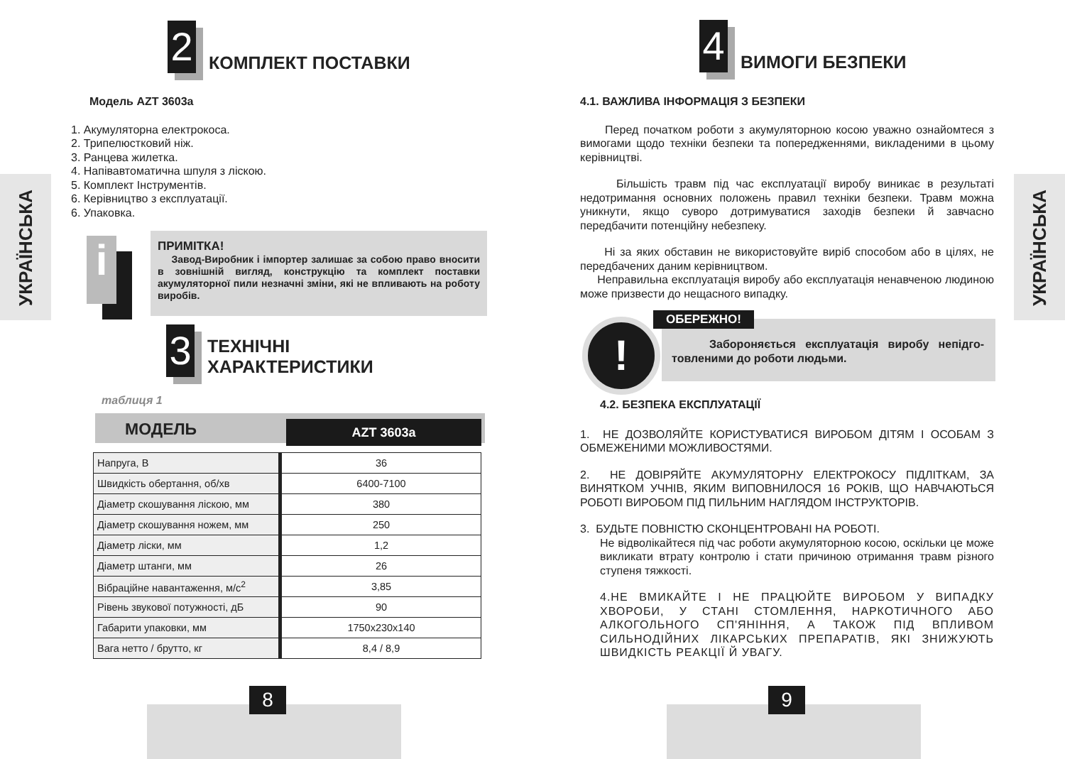УКРАЇНСЬКА
2
КОМПЛЕКТ ПОСТАВКИ
Модель AZT 3603a
1. Акумуляторна електрокоса.
2. Трипелюстковий ніж.
3. Ранцева жилетка.
4. Напівавтоматична шпуля з ліскою.
5. Комплект Інструментів.
6. Керівництво з експлуатації.
6. Упаковка.
i
ПРИМІТКА!
Завод-Виробник і імпортер залишає за собою право вносити в зовнішній вигляд, конструкцію та комплект поставки акумуляторної пили незначні зміни, які не впливають на роботу виробів.
3
ТЕХНІЧНІ
ХАРАКТЕРИСТИКИ
таблиця 1
МОДЕЛЬ AZT 3603a
| Напруга, В | 36 |
| Швидкість обертання, об/хв | 6400-7100 |
| Діаметр скошування ліскою, мм | 380 |
| Діаметр скошування ножем, мм | 250 |
| Діаметр ліски, мм | 1,2 |
| Діаметр штанги, мм | 26 |
| Вібраційне навантаження, м/с<sup>2</sup> | 3,85 |
| Рівень звукової потужності, дБ | 90 |
| Габарити упаковки, мм | 1750x230x140 |
| Вага нетто / брутто, кг | 8,4 / 8,9 |
8
УКРАЇНСЬКА
4
ВИМОГИ БЕЗПЕКИ
4.1. ВАЖЛИВА ІНФОРМАЦІЯ З БЕЗПЕКИ
Перед початком роботи з акумуляторною косою уважно ознайомтеся з вимогами щодо техніки безпеки та попередженнями, викладеними в цьому керівництві.
Більшість травм під час експлуатації виробу виникає в результаті недотримання основних положень правил техніки безпеки. Травм можна уникнути, якщо суворо дотримуватися заходів безпеки й завчасно передбачити потенційну небезпеку.
Ні за яких обставин не використовуйте виріб способом або в цілях, не передбачених даним керівництвом.
Неправильна експлуатація виробу або експлуатація ненавченою людиною може призвести до нещасного випадку.
! ОБЕРЕЖНО!
Забороняється експлуатація виробу непідго-товленими до роботи людьми.
4.2. БЕЗПЕКА ЕКСПЛУАТАЦІЇ
1. НЕ ДОЗВОЛЯЙТЕ КОРИСТУВАТИСЯ ВИРОБОМ ДІТЯМ І ОСОБАМ З ОБМЕЖЕНИМИ МОЖЛИВОСТЯМИ.
2. НЕ ДОВІРЯЙТЕ АКУМУЛЯТОРНУ ЕЛЕКТРОКОСУ ПІДЛІТКАМ, ЗА ВИНЯТКОМ УЧНІВ, ЯКИМ ВИПОВНИЛОСЯ 16 РОКІВ, ЩО НАВЧАЮТЬСЯ РОБОТІ ВИРОБОМ ПІД ПИЛЬНИМ НАГЛЯДОМ ІНСТРУКТОРІВ.
3. БУДЬТЕ ПОВНІСТЮ СКОНЦЕНТРОВАНІ НА РОБОТІ.
Не відволікайтеся під час роботи акумуляторною косою, оскільки це може викликати втрату контролю і стати причиною отримання травм різного ступеня тяжкості.
4.НЕ ВМИКАЙТЕ І НЕ ПРАЦЮЙТЕ ВИРОБОМ У ВИПАДКУ ХВОРОБИ, У СТАНІ СТОМЛЕННЯ, НАРКОТИЧНОГО АБО АЛКОГОЛЬНОГО СП'ЯНІННЯ, А ТАКОЖ ПІД ВПЛИВОМ СИЛЬНОДІЙНИХ ЛІКАРСЬКИХ ПРЕПАРАТІВ, ЯКІ ЗНИЖУЮТЬ ШВИДКІСТЬ РЕАКЦІЇ Й УВАГУ.
9